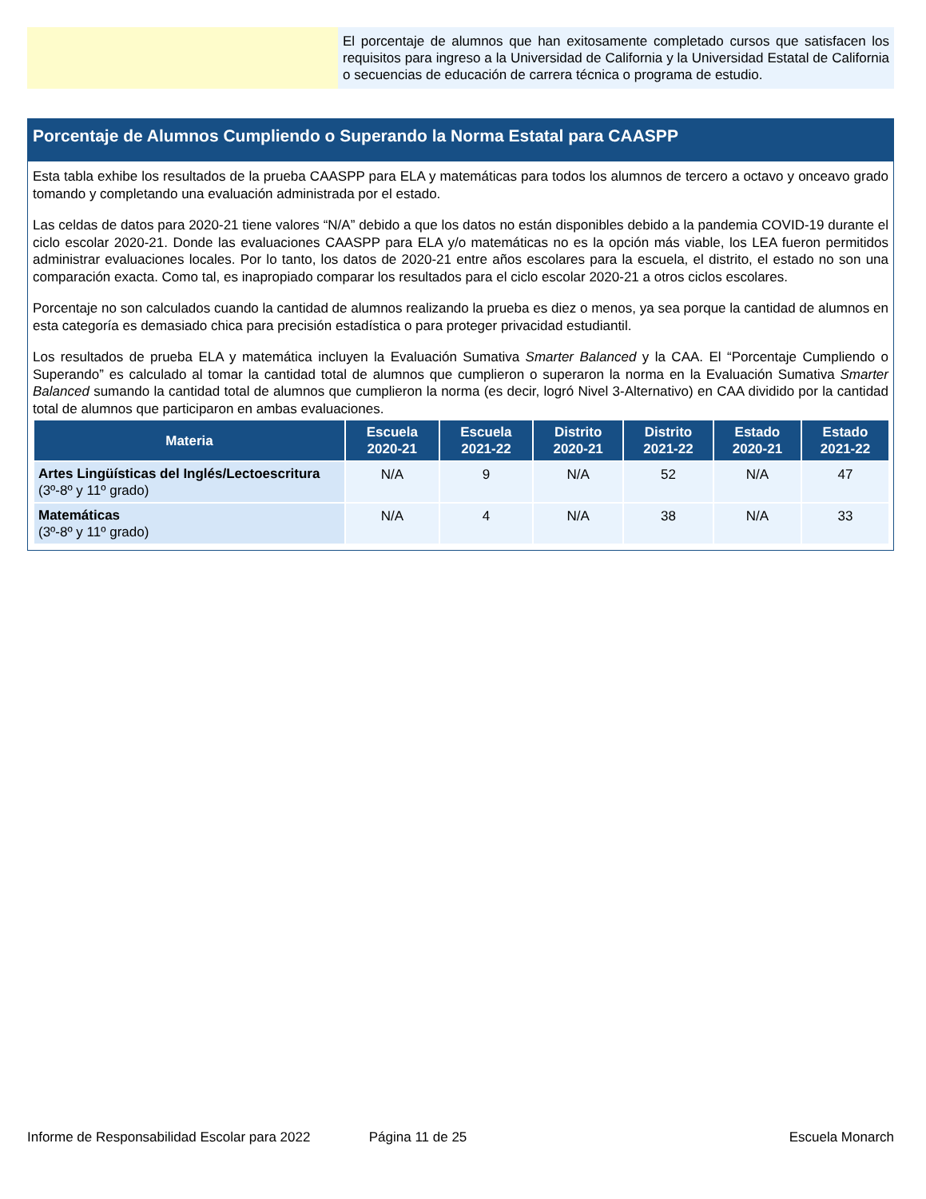El porcentaje de alumnos que han exitosamente completado cursos que satisfacen los requisitos para ingreso a la Universidad de California y la Universidad Estatal de California o secuencias de educación de carrera técnica o programa de estudio.
Porcentaje de Alumnos Cumpliendo o Superando la Norma Estatal para CAASPP
Esta tabla exhibe los resultados de la prueba CAASPP para ELA y matemáticas para todos los alumnos de tercero a octavo y onceavo grado tomando y completando una evaluación administrada por el estado.
Las celdas de datos para 2020-21 tiene valores “N/A” debido a que los datos no están disponibles debido a la pandemia COVID-19 durante el ciclo escolar 2020-21. Donde las evaluaciones CAASPP para ELA y/o matemáticas no es la opción más viable, los LEA fueron permitidos administrar evaluaciones locales. Por lo tanto, los datos de 2020-21 entre años escolares para la escuela, el distrito, el estado no son una comparación exacta. Como tal, es inapropiado comparar los resultados para el ciclo escolar 2020-21 a otros ciclos escolares.
Porcentaje no son calculados cuando la cantidad de alumnos realizando la prueba es diez o menos, ya sea porque la cantidad de alumnos en esta categoría es demasiado chica para precisión estadística o para proteger privacidad estudiantil.
Los resultados de prueba ELA y matemática incluyen la Evaluación Sumativa Smarter Balanced y la CAA. El “Porcentaje Cumpliendo o Superando” es calculado al tomar la cantidad total de alumnos que cumplieron o superaron la norma en la Evaluación Sumativa Smarter Balanced sumando la cantidad total de alumnos que cumplieron la norma (es decir, logró Nivel 3-Alternativo) en CAA dividido por la cantidad total de alumnos que participaron en ambas evaluaciones.
| Materia | Escuela 2020-21 | Escuela 2021-22 | Distrito 2020-21 | Distrito 2021-22 | Estado 2020-21 | Estado 2021-22 |
| --- | --- | --- | --- | --- | --- | --- |
| Artes Lingüísticas del Inglés/Lectoescritura (3º-8º y 11º grado) | N/A | 9 | N/A | 52 | N/A | 47 |
| Matemáticas (3º-8º y 11º grado) | N/A | 4 | N/A | 38 | N/A | 33 |
Informe de Responsabilidad Escolar para 2022 Página 11 de 25 Escuela Monarch